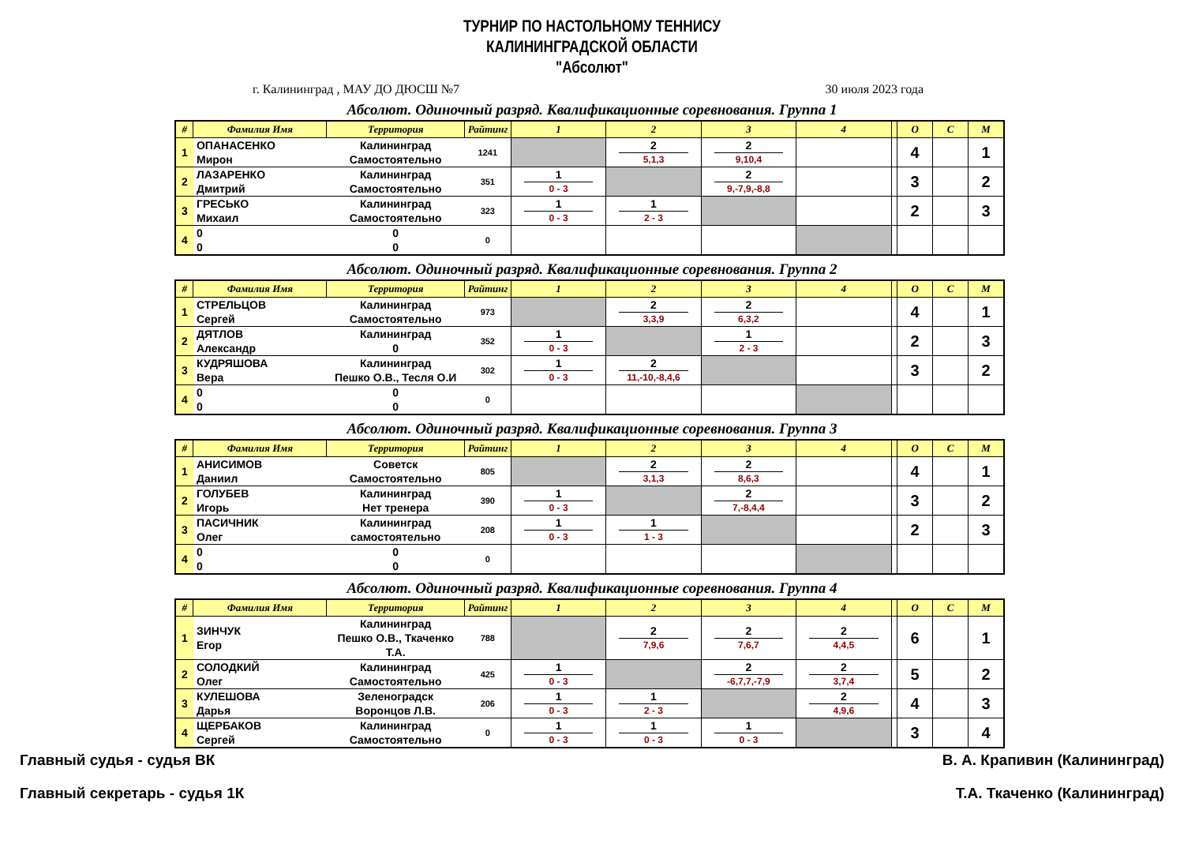ТУРНИР ПО НАСТОЛЬНОМУ ТЕННИСУ
КАЛИНИНГРАДСКОЙ ОБЛАСТИ
"Абсолют"
г. Калининград , МАУ ДО ДЮСШ №7 30 июля 2023 года
Абсолют. Одиночный разряд. Квалификационные соревнования. Группа 1
| # | Фамилия Имя | Территория | Райтинг | 1 | 2 | 3 | 4 | | О | С | М |
| --- | --- | --- | --- | --- | --- | --- | --- | --- | --- | --- | --- |
| 1 | ОПАНАСЕНКО Мирон | Калининград Самостоятельно | 1241 | | 2 5,1,3 | 2 9,10,4 | | | 4 | | 1 |
| 2 | ЛАЗАРЕНКО Дмитрий | Калининград Самостоятельно | 351 | 1 0 - 3 | | 2 9,-7,9,-8,8 | | | 3 | | 2 |
| 3 | ГРЕСЬКО Михаил | Калининград Самостоятельно | 323 | 1 0 - 3 | 1 2 - 3 | | | | 2 | | 3 |
| 4 | 0 0 | 0 0 | 0 | | | | | | | | |
Абсолют. Одиночный разряд. Квалификационные соревнования. Группа 2
| # | Фамилия Имя | Территория | Райтинг | 1 | 2 | 3 | 4 | | О | С | М |
| --- | --- | --- | --- | --- | --- | --- | --- | --- | --- | --- | --- |
| 1 | СТРЕЛЬЦОВ Сергей | Калининград Самостоятельно | 973 | | 2 3,3,9 | 2 6,3,2 | | | 4 | | 1 |
| 2 | ДЯТЛОВ Александр | Калининград 0 | 352 | 1 0 - 3 | | 1 2 - 3 | | | 2 | | 3 |
| 3 | КУДРЯШОВА Вера | Калининград Пешко О.В., Тесля О.И | 302 | 1 0 - 3 | 2 11,-10,-8,4,6 | | | | 3 | | 2 |
| 4 | 0 0 | 0 0 | 0 | | | | | | | | |
Абсолют. Одиночный разряд. Квалификационные соревнования. Группа 3
| # | Фамилия Имя | Территория | Райтинг | 1 | 2 | 3 | 4 | | О | С | М |
| --- | --- | --- | --- | --- | --- | --- | --- | --- | --- | --- | --- |
| 1 | АНИСИМОВ Даниил | Советск Самостоятельно | 805 | | 2 3,1,3 | 2 8,6,3 | | | 4 | | 1 |
| 2 | ГОЛУБЕВ Игорь | Калининград Нет тренера | 390 | 1 0 - 3 | | 2 7,-8,4,4 | | | 3 | | 2 |
| 3 | ПАСИЧНИК Олег | Калининград самостоятельно | 208 | 1 0 - 3 | 1 1 - 3 | | | | 2 | | 3 |
| 4 | 0 0 | 0 0 | 0 | | | | | | | | |
Абсолют. Одиночный разряд. Квалификационные соревнования. Группа 4
| # | Фамилия Имя | Территория | Райтинг | 1 | 2 | 3 | 4 | | О | С | М |
| --- | --- | --- | --- | --- | --- | --- | --- | --- | --- | --- | --- |
| 1 | ЗИНЧУК Егор | Калининград Пешко О.В., Ткаченко Т.А. | 788 | | 2 7,9,6 | 2 7,6,7 | 2 4,4,5 | | 6 | | 1 |
| 2 | СОЛОДКИЙ Олег | Калининград Самостоятельно | 425 | 1 0 - 3 | | 2 -6,7,7,-7,9 | 2 3,7,4 | | 5 | | 2 |
| 3 | КУЛЕШОВА Дарья | Зеленоградск Воронцов Л.В. | 206 | 1 0 - 3 | 1 2 - 3 | | 2 4,9,6 | | 4 | | 3 |
| 4 | ЩЕРБАКОВ Сергей | Калининград Самостоятельно | 0 | 1 0 - 3 | 1 0 - 3 | 1 0 - 3 | | | 3 | | 4 |
Главный судья - судья ВК В. А. Крапивин (Калининград)
Главный секретарь - судья 1К Т.А. Ткаченко (Калининград)